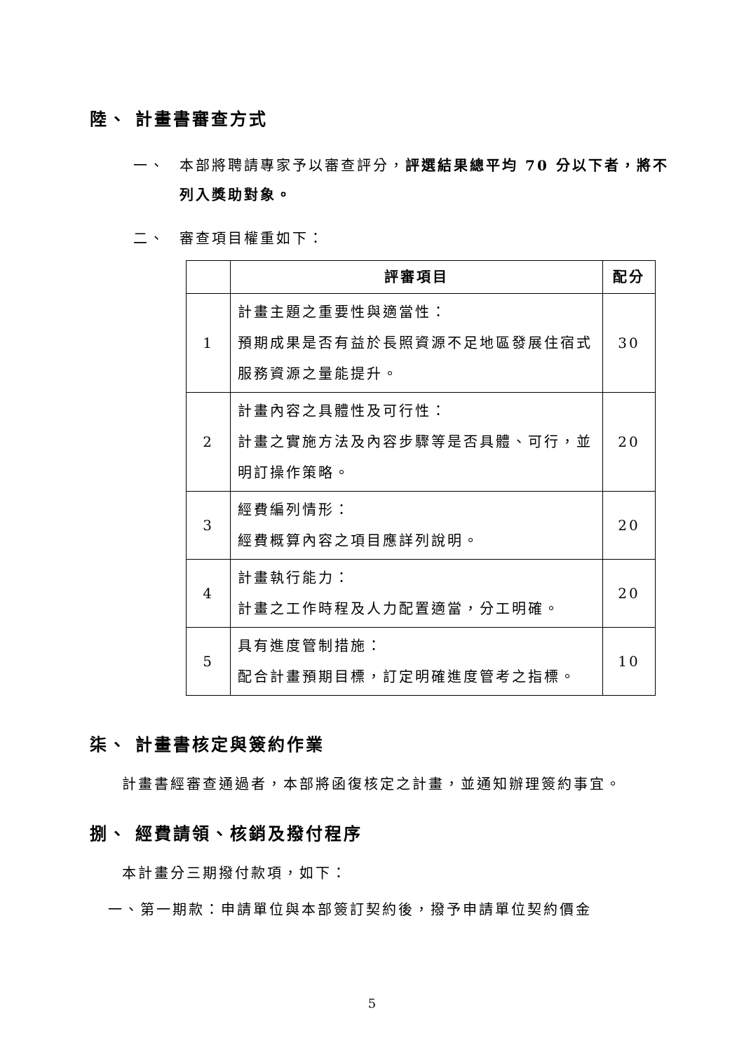陸、 計畫書審查方式
一、 本部將聘請專家予以審查評分，評選結果總平均 70 分以下者，將不列入獎助對象。
二、 審查項目權重如下：
| | 評審項目 | 配分 |
| --- | --- | --- |
| 1 | 計畫主題之重要性與適當性： 預期成果是否有益於長照資源不足地區發展住宿式服務資源之量能提升。 | 30 |
| 2 | 計畫內容之具體性及可行性： 計畫之實施方法及內容步驟等是否具體、可行，並明訂操作策略。 | 20 |
| 3 | 經費編列情形： 經費概算內容之項目應詳列說明。 | 20 |
| 4 | 計畫執行能力： 計畫之工作時程及人力配置適當，分工明確。 | 20 |
| 5 | 具有進度管制措施： 配合計畫預期目標，訂定明確進度管考之指標。 | 10 |
柒、 計畫書核定與簽約作業
計畫書經審查通過者，本部將函復核定之計畫，並通知辦理簽約事宜。
捌、 經費請領、核銷及撥付程序
本計畫分三期撥付款項，如下：
一、第一期款：申請單位與本部簽訂契約後，撥予申請單位契約價金
5